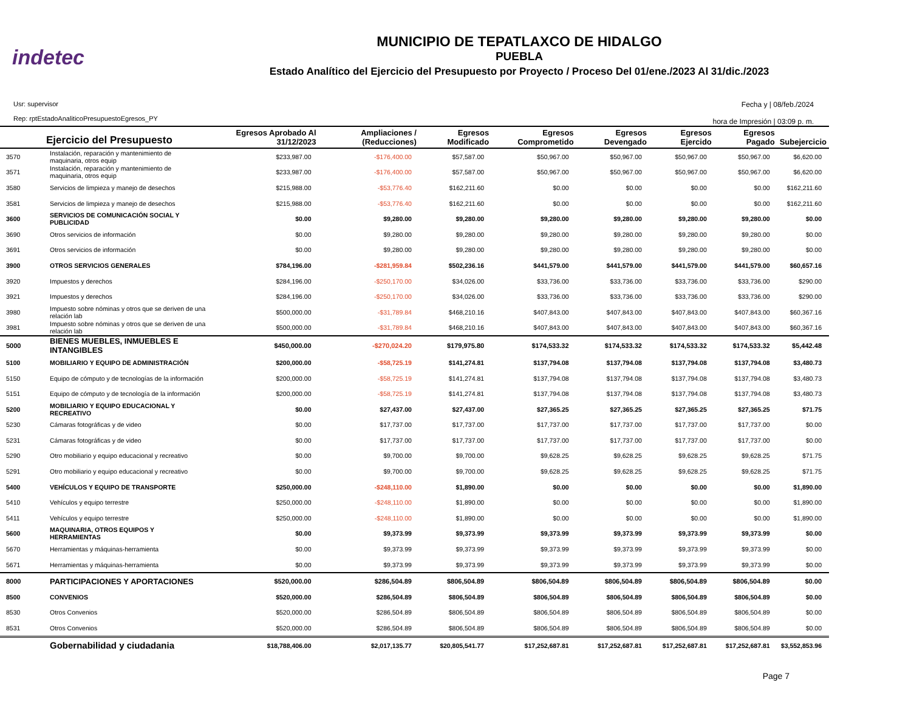indetec
MUNICIPIO DE TEPATLAXCO DE HIDALGO
PUEBLA
Estado Analítico del Ejercicio del Presupuesto por Proyecto / Proceso Del 01/ene./2023 Al 31/dic./2023
Usr: supervisor
Rep: rptEstadoAnaliticoPresupuestoEgresos_PY
Fecha y | 08/feb./2024
hora de Impresión | 03:09 p. m.
| | Ejercicio del Presupuesto | Egresos Aprobado Al 31/12/2023 | Ampliaciones / (Reducciones) | Egresos Modificado | Egresos Comprometido | Egresos Devengado | Egresos Ejercido | Egresos Pagado | Subejercicio |
| --- | --- | --- | --- | --- | --- | --- | --- | --- | --- |
| 3570 | Instalación, reparación y mantenimiento de maquinaria, otros equip | $233,987.00 | -$176,400.00 | $57,587.00 | $50,967.00 | $50,967.00 | $50,967.00 | $50,967.00 | $6,620.00 |
| 3571 | Instalación, reparación y mantenimiento de maquinaria, otros equip | $233,987.00 | -$176,400.00 | $57,587.00 | $50,967.00 | $50,967.00 | $50,967.00 | $50,967.00 | $6,620.00 |
| 3580 | Servicios de limpieza y manejo de desechos | $215,988.00 | -$53,776.40 | $162,211.60 | $0.00 | $0.00 | $0.00 | $0.00 | $162,211.60 |
| 3581 | Servicios de limpieza y manejo de desechos | $215,988.00 | -$53,776.40 | $162,211.60 | $0.00 | $0.00 | $0.00 | $0.00 | $162,211.60 |
| 3600 | SERVICIOS DE COMUNICACIÓN SOCIAL Y PUBLICIDAD | $0.00 | $9,280.00 | $9,280.00 | $9,280.00 | $9,280.00 | $9,280.00 | $9,280.00 | $0.00 |
| 3690 | Otros servicios de información | $0.00 | $9,280.00 | $9,280.00 | $9,280.00 | $9,280.00 | $9,280.00 | $9,280.00 | $0.00 |
| 3691 | Otros servicios de información | $0.00 | $9,280.00 | $9,280.00 | $9,280.00 | $9,280.00 | $9,280.00 | $9,280.00 | $0.00 |
| 3900 | OTROS SERVICIOS GENERALES | $784,196.00 | -$281,959.84 | $502,236.16 | $441,579.00 | $441,579.00 | $441,579.00 | $441,579.00 | $60,657.16 |
| 3920 | Impuestos y derechos | $284,196.00 | -$250,170.00 | $34,026.00 | $33,736.00 | $33,736.00 | $33,736.00 | $33,736.00 | $290.00 |
| 3921 | Impuestos y derechos | $284,196.00 | -$250,170.00 | $34,026.00 | $33,736.00 | $33,736.00 | $33,736.00 | $33,736.00 | $290.00 |
| 3980 | Impuesto sobre nóminas y otros que se deriven de una relación lab | $500,000.00 | -$31,789.84 | $468,210.16 | $407,843.00 | $407,843.00 | $407,843.00 | $407,843.00 | $60,367.16 |
| 3981 | Impuesto sobre nóminas y otros que se deriven de una relación lab | $500,000.00 | -$31,789.84 | $468,210.16 | $407,843.00 | $407,843.00 | $407,843.00 | $407,843.00 | $60,367.16 |
| 5000 | BIENES MUEBLES, INMUEBLES E INTANGIBLES | $450,000.00 | -$270,024.20 | $179,975.80 | $174,533.32 | $174,533.32 | $174,533.32 | $174,533.32 | $5,442.48 |
| 5100 | MOBILIARIO Y EQUIPO DE ADMINISTRACIÓN | $200,000.00 | -$58,725.19 | $141,274.81 | $137,794.08 | $137,794.08 | $137,794.08 | $137,794.08 | $3,480.73 |
| 5150 | Equipo de cómputo y de tecnologías de la información | $200,000.00 | -$58,725.19 | $141,274.81 | $137,794.08 | $137,794.08 | $137,794.08 | $137,794.08 | $3,480.73 |
| 5151 | Equipo de cómputo y de tecnología de la información | $200,000.00 | -$58,725.19 | $141,274.81 | $137,794.08 | $137,794.08 | $137,794.08 | $137,794.08 | $3,480.73 |
| 5200 | MOBILIARIO Y EQUIPO EDUCACIONAL Y RECREATIVO | $0.00 | $27,437.00 | $27,437.00 | $27,365.25 | $27,365.25 | $27,365.25 | $27,365.25 | $71.75 |
| 5230 | Cámaras fotográficas y de video | $0.00 | $17,737.00 | $17,737.00 | $17,737.00 | $17,737.00 | $17,737.00 | $17,737.00 | $0.00 |
| 5231 | Cámaras fotográficas y de video | $0.00 | $17,737.00 | $17,737.00 | $17,737.00 | $17,737.00 | $17,737.00 | $17,737.00 | $0.00 |
| 5290 | Otro mobiliario y equipo educacional y recreativo | $0.00 | $9,700.00 | $9,700.00 | $9,628.25 | $9,628.25 | $9,628.25 | $9,628.25 | $71.75 |
| 5291 | Otro mobiliario y equipo educacional y recreativo | $0.00 | $9,700.00 | $9,700.00 | $9,628.25 | $9,628.25 | $9,628.25 | $9,628.25 | $71.75 |
| 5400 | VEHÍCULOS Y EQUIPO DE TRANSPORTE | $250,000.00 | -$248,110.00 | $1,890.00 | $0.00 | $0.00 | $0.00 | $0.00 | $1,890.00 |
| 5410 | Vehículos y equipo terrestre | $250,000.00 | -$248,110.00 | $1,890.00 | $0.00 | $0.00 | $0.00 | $0.00 | $1,890.00 |
| 5411 | Vehículos y equipo terrestre | $250,000.00 | -$248,110.00 | $1,890.00 | $0.00 | $0.00 | $0.00 | $0.00 | $1,890.00 |
| 5600 | MAQUINARIA, OTROS EQUIPOS Y HERRAMIENTAS | $0.00 | $9,373.99 | $9,373.99 | $9,373.99 | $9,373.99 | $9,373.99 | $9,373.99 | $0.00 |
| 5670 | Herramientas y máquinas-herramienta | $0.00 | $9,373.99 | $9,373.99 | $9,373.99 | $9,373.99 | $9,373.99 | $9,373.99 | $0.00 |
| 5671 | Herramientas y máquinas-herramienta | $0.00 | $9,373.99 | $9,373.99 | $9,373.99 | $9,373.99 | $9,373.99 | $9,373.99 | $0.00 |
| 8000 | PARTICIPACIONES Y APORTACIONES | $520,000.00 | $286,504.89 | $806,504.89 | $806,504.89 | $806,504.89 | $806,504.89 | $806,504.89 | $0.00 |
| 8500 | CONVENIOS | $520,000.00 | $286,504.89 | $806,504.89 | $806,504.89 | $806,504.89 | $806,504.89 | $806,504.89 | $0.00 |
| 8530 | Otros Convenios | $520,000.00 | $286,504.89 | $806,504.89 | $806,504.89 | $806,504.89 | $806,504.89 | $806,504.89 | $0.00 |
| 8531 | Otros Convenios | $520,000.00 | $286,504.89 | $806,504.89 | $806,504.89 | $806,504.89 | $806,504.89 | $806,504.89 | $0.00 |
| | Gobernabilidad y ciudadania | $18,788,406.00 | $2,017,135.77 | $20,805,541.77 | $17,252,687.81 | $17,252,687.81 | $17,252,687.81 | $17,252,687.81 | $3,552,853.96 |
Page 7